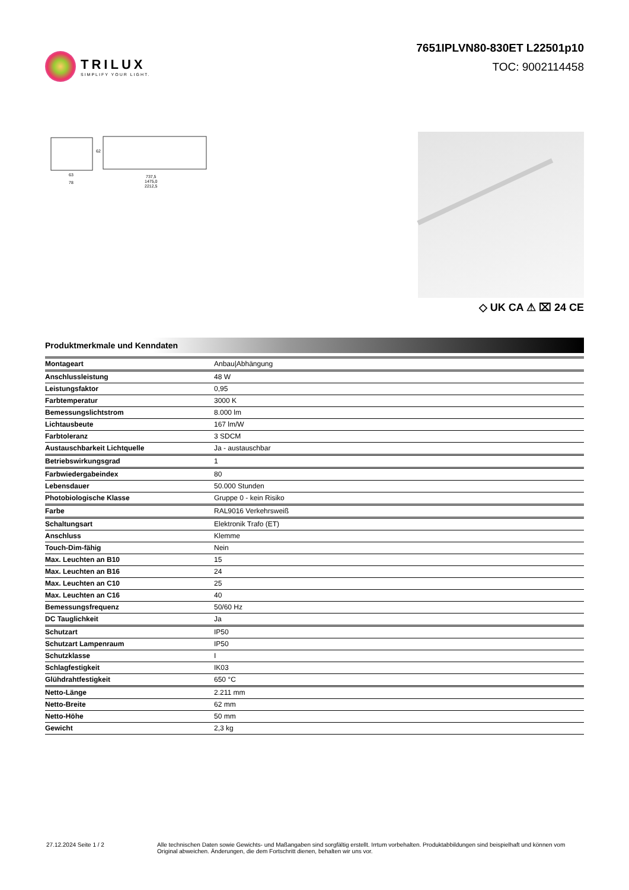TRILUX
SIMPLIFY YOUR LIGHT.
7651IPLVN80-830ET L22501p10
TOC: 9002114458
63
78
737,5
1475,0
2212,5
62
◇ UK CA ⚠ ⌧ 24 CE
Produktmerkmale und Kenndaten
| Montageart | Anbau/Abhängung |
| Anschlussleistung | 48 W |
| Leistungsfaktor | 0,95 |
| Farbtemperatur | 3000 K |
| Bemessungslichtstrom | 8.000 lm |
| Lichtausbeute | 167 lm/W |
| Farbtoleranz | 3 SDCM |
| Austauschbarkeit Lichtquelle | Ja - austauschbar |
| Betriebswirkungsgrad | 1 |
| Farbwiedergabeindex | 80 |
| Lebensdauer | 50.000 Stunden |
| Photobiologische Klasse | Gruppe 0 - kein Risiko |
| Farbe | RAL9016 Verkehrsweiß |
| Schaltungsart | Elektronik Trafo (ET) |
| Anschluss | Klemme |
| Touch-Dim-fähig | Nein |
| Max. Leuchten an B10 | 15 |
| Max. Leuchten an B16 | 24 |
| Max. Leuchten an C10 | 25 |
| Max. Leuchten an C16 | 40 |
| Bemessungsfrequenz | 50/60 Hz |
| DC Tauglichkeit | Ja |
| Schutzart | IP50 |
| Schutzart Lampenraum | IP50 |
| Schutzklasse | I |
| Schlagfestigkeit | IK03 |
| Glühdrahtfestigkeit | 650 °C |
| Netto-Länge | 2.211 mm |
| Netto-Breite | 62 mm |
| Netto-Höhe | 50 mm |
| Gewicht | 2,3 kg |
27.12.2024 Seite 1 / 2 Alle technischen Daten sowie Gewichts- und Maßangaben sind sorgfältig erstellt. Irrtum vorbehalten. Produktabbildungen sind beispielhaft und können vom Original abweichen. Änderungen, die dem Fortschritt dienen, behalten wir uns vor.